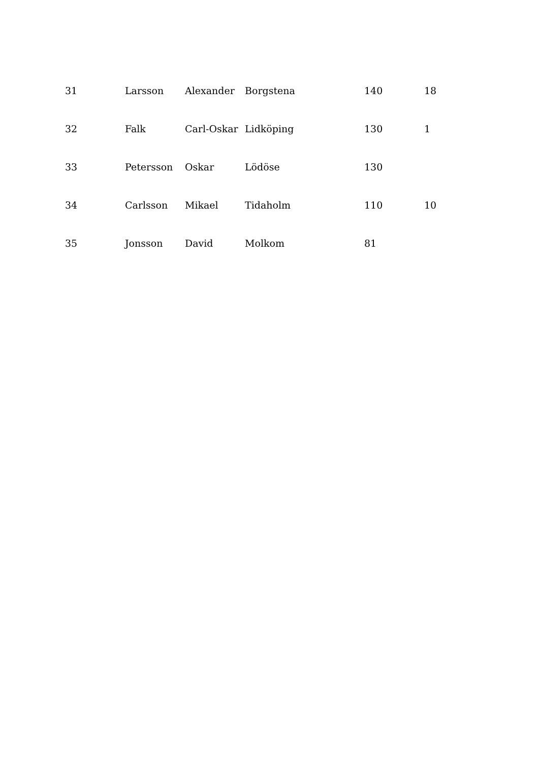| 31 | Larsson | Alexander | Borgstena | 140 | 18 |
| 32 | Falk | Carl-Oskar | Lidköping | 130 | 1 |
| 33 | Petersson | Oskar | Lödöse | 130 | |
| 34 | Carlsson | Mikael | Tidaholm | 110 | 10 |
| 35 | Jonsson | David | Molkom | 81 | |